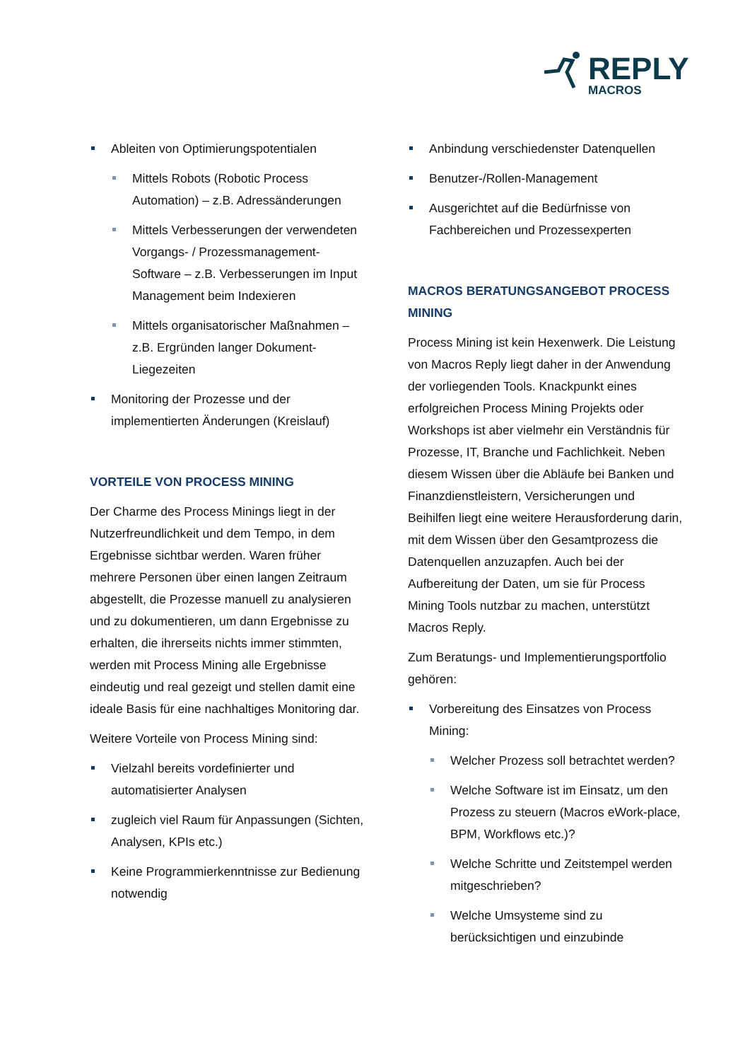REPLY
MACROS
Ableiten von Optimierungspotentialen
Mittels Robots (Robotic Process Automation) – z.B. Adressänderungen
Mittels Verbesserungen der verwendeten Vorgangs- / Prozessmanagement-Software – z.B. Verbesserungen im Input Management beim Indexieren
Mittels organisatorischer Maßnahmen – z.B. Ergründen langer Dokument-Liegezeiten
Monitoring der Prozesse und der implementierten Änderungen (Kreislauf)
VORTEILE VON PROCESS MINING
Der Charme des Process Minings liegt in der Nutzerfreundlichkeit und dem Tempo, in dem Ergebnisse sichtbar werden. Waren früher mehrere Personen über einen langen Zeitraum abgestellt, die Prozesse manuell zu analysieren und zu dokumentieren, um dann Ergebnisse zu erhalten, die ihrerseits nichts immer stimmten, werden mit Process Mining alle Ergebnisse eindeutig und real gezeigt und stellen damit eine ideale Basis für eine nachhaltiges Monitoring dar.
Weitere Vorteile von Process Mining sind:
Vielzahl bereits vordefinierter und automatisierter Analysen
zugleich viel Raum für Anpassungen (Sichten, Analysen, KPIs etc.)
Keine Programmierkenntnisse zur Bedienung notwendig
Anbindung verschiedenster Datenquellen
Benutzer-/Rollen-Management
Ausgerichtet auf die Bedürfnisse von Fachbereichen und Prozessexperten
MACROS BERATUNGSANGEBOT PROCESS MINING
Process Mining ist kein Hexenwerk. Die Leistung von Macros Reply liegt daher in der Anwendung der vorliegenden Tools. Knackpunkt eines erfolgreichen Process Mining Projekts oder Workshops ist aber vielmehr ein Verständnis für Prozesse, IT, Branche und Fachlichkeit. Neben diesem Wissen über die Abläufe bei Banken und Finanzdienstleistern, Versicherungen und Beihilfen liegt eine weitere Herausforderung darin, mit dem Wissen über den Gesamtprozess die Datenquellen anzuzapfen. Auch bei der Aufbereitung der Daten, um sie für Process Mining Tools nutzbar zu machen, unterstützt Macros Reply.
Zum Beratungs- und Implementierungsportfolio gehören:
Vorbereitung des Einsatzes von Process Mining:
Welcher Prozess soll betrachtet werden?
Welche Software ist im Einsatz, um den Prozess zu steuern (Macros eWork-place, BPM, Workflows etc.)?
Welche Schritte und Zeitstempel werden mitgeschrieben?
Welche Umsysteme sind zu berücksichtigen und einzubinde